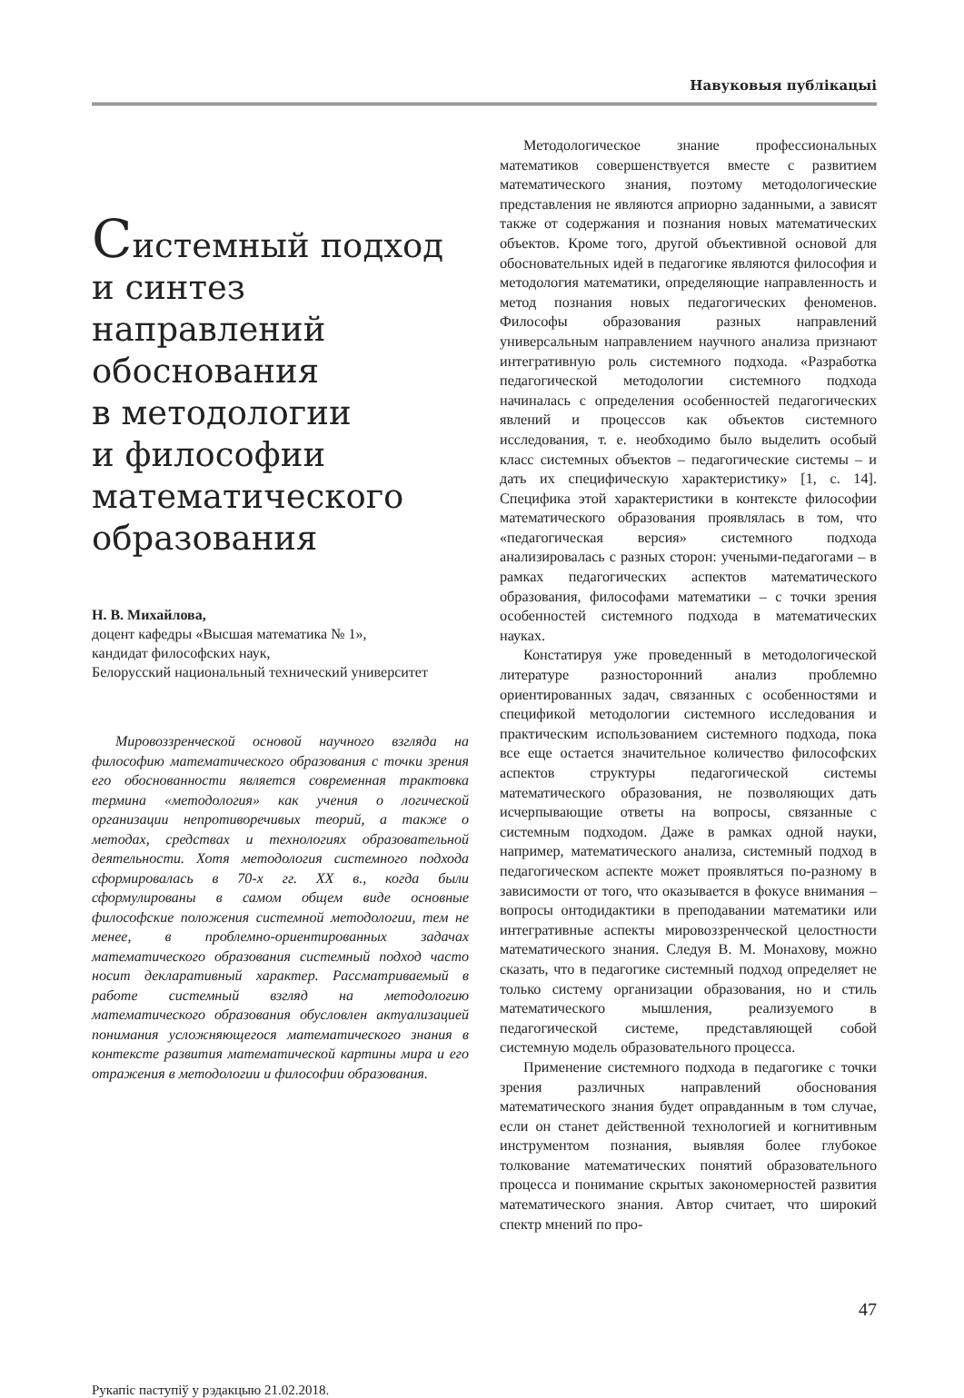Навуковыя публікацыі
Системный подход
и синтез направлений
обоснования
в методологии
и философии
математического
образования
Н. В. Михайлова,
доцент кафедры «Высшая математика № 1»,
кандидат философских наук,
Белорусский национальный технический университет
Мировоззренческой основой научного взгляда на философию математического образования с точки зрения его обоснованности является современная трактовка термина «методология» как учения о логической организации непротиворечивых теорий, а также о методах, средствах и технологиях образовательной деятельности. Хотя методология системного подхода сформировалась в 70-х гг. XX в., когда были сформулированы в самом общем виде основные философские положения системной методологии, тем не менее, в проблемно-ориентированных задачах математического образования системный подход часто носит декларативный характер. Рассматриваемый в работе системный взгляд на методологию математического образования обусловлен актуализацией понимания усложняющегося математического знания в контексте развития математической картины мира и его отражения в методологии и философии образования.
Рукапіс паступіў у рэдакцыю 21.02.2018.
Методологическое знание профессиональных математиков совершенствуется вместе с развитием математического знания, поэтому методологические представления не являются априорно заданными, а зависят также от содержания и познания новых математических объектов. Кроме того, другой объективной основой для обосновательных идей в педагогике являются философия и методология математики, определяющие направленность и метод познания новых педагогических феноменов. Философы образования разных направлений универсальным направлением научного анализа признают интегративную роль системного подхода. «Разработка педагогической методологии системного подхода начиналась с определения особенностей педагогических явлений и процессов как объектов системного исследования, т. е. необходимо было выделить особый класс системных объектов – педагогические системы – и дать их специфическую характеристику» [1, с. 14]. Специфика этой характеристики в контексте философии математического образования проявлялась в том, что «педагогическая версия» системного подхода анализировалась с разных сторон: учеными-педагогами – в рамках педагогических аспектов математического образования, философами математики – с точки зрения особенностей системного подхода в математических науках.
Констатируя уже проведенный в методологической литературе разносторонний анализ проблемно ориентированных задач, связанных с особенностями и спецификой методологии системного исследования и практическим использованием системного подхода, пока все еще остается значительное количество философских аспектов структуры педагогической системы математического образования, не позволяющих дать исчерпывающие ответы на вопросы, связанные с системным подходом. Даже в рамках одной науки, например, математического анализа, системный подход в педагогическом аспекте может проявляться по-разному в зависимости от того, что оказывается в фокусе внимания – вопросы онтодидактики в преподавании математики или интегративные аспекты мировоззренческой целостности математического знания. Следуя В. М. Монахову, можно сказать, что в педагогике системный подход определяет не только систему организации образования, но и стиль математического мышления, реализуемого в педагогической системе, представляющей собой системную модель образовательного процесса.
Применение системного подхода в педагогике с точки зрения различных направлений обоснования математического знания будет оправданным в том случае, если он станет действенной технологией и когнитивным инструментом познания, выявляя более глубокое толкование математических понятий образовательного процесса и понимание скрытых закономерностей развития математического знания. Автор считает, что широкий спектр мнений по про-
47